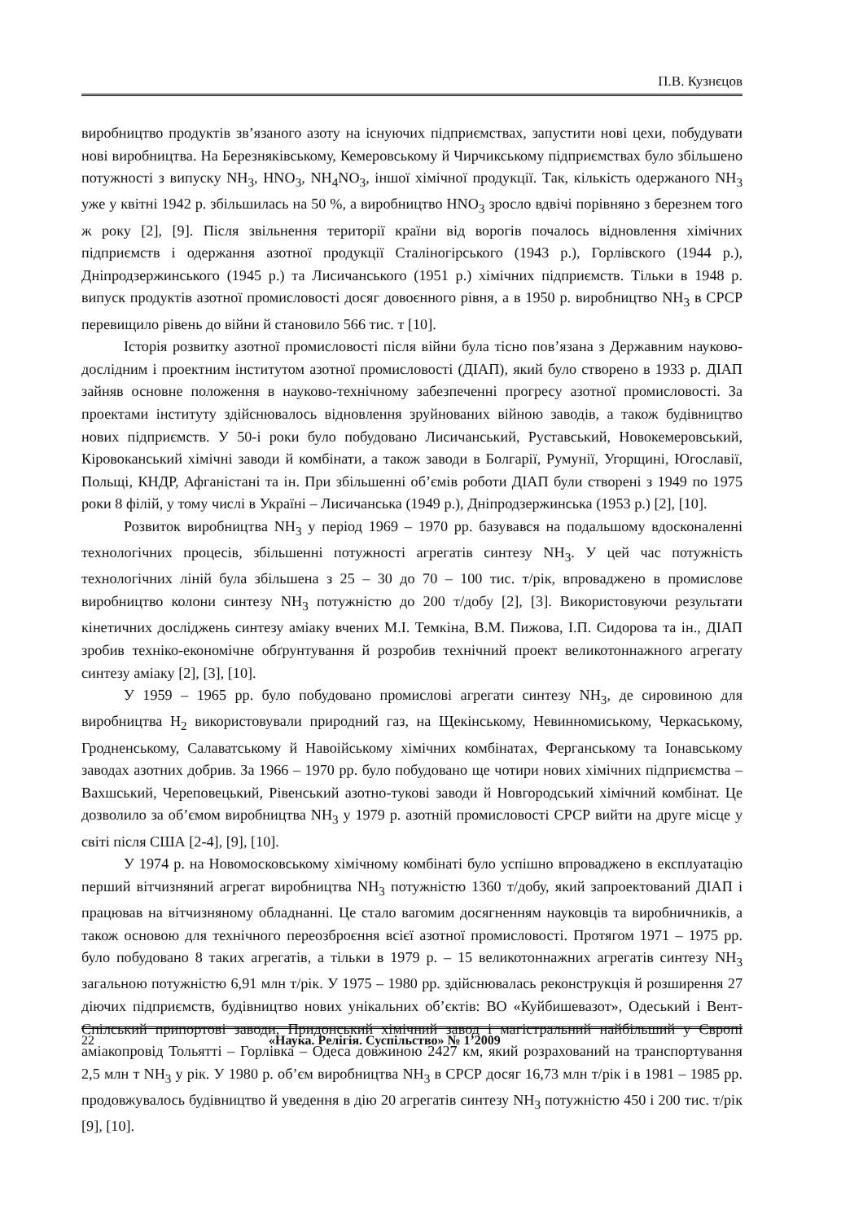П.В. Кузнєцов
виробництво продуктів зв’язаного азоту на існуючих підприємствах, запустити нові цехи, побудувати нові виробництва. На Березняківському, Кемеровському й Чирчикському підприємствах було збільшено потужності з випуску NH<sub>3</sub>, HNO<sub>3</sub>, NH<sub>4</sub>NO<sub>3</sub>, іншої хімічної продукції. Так, кількість одержаного NH<sub>3</sub> уже у квітні 1942 р. збільшилась на 50 %, а виробництво HNO<sub>3</sub> зросло вдвічі порівняно з березнем того ж року [2], [9]. Після звільнення території країни від ворогів почалось відновлення хімічних підприємств і одержання азотної продукції Сталіногірського (1943 р.), Горлівского (1944 р.), Дніпродзержинського (1945 р.) та Лисичанського (1951 р.) хімічних підприємств. Тільки в 1948 р. випуск продуктів азотної промисловості досяг довоєнного рівня, а в 1950 р. виробництво NH<sub>3</sub> в СРСР перевищило рівень до війни й становило 566 тис. т [10].
Історія розвитку азотної промисловості після війни була тісно пов’язана з Державним науково-дослідним і проектним інститутом азотної промисловості (ДІАП), який було створено в 1933 р. ДІАП зайняв основне положення в науково-технічному забезпеченні прогресу азотної промисловості. За проектами інституту здійснювалось відновлення зруйнованих війною заводів, а також будівництво нових підприємств. У 50-і роки було побудовано Лисичанський, Руставський, Новокемеровський, Кіровоканський хімічні заводи й комбінати, а також заводи в Болгарії, Румунії, Угорщині, Югославії, Польщі, КНДР, Афганістані та ін. При збільшенні об’ємів роботи ДІАП були створені з 1949 по 1975 роки 8 філій, у тому числі в Україні – Лисичанська (1949 р.), Дніпродзержинська (1953 р.) [2], [10].
Розвиток виробництва NH<sub>3</sub> у період 1969 – 1970 рр. базувався на подальшому вдосконаленні технологічних процесів, збільшенні потужності агрегатів синтезу NH<sub>3</sub>. У цей час потужність технологічних ліній була збільшена з 25 – 30 до 70 – 100 тис. т/рік, впроваджено в промислове виробництво колони синтезу NH<sub>3</sub> потужністю до 200 т/добу [2], [3]. Використовуючи результати кінетичних досліджень синтезу аміаку вчених М.І. Темкіна, В.М. Пижова, І.П. Сидорова та ін., ДІАП зробив техніко-економічне обґрунтування й розробив технічний проект великотоннажного агрегату синтезу аміаку [2], [3], [10].
У 1959 – 1965 рр. було побудовано промислові агрегати синтезу NH<sub>3</sub>, де сировиною для виробництва H<sub>2</sub> використовували природний газ, на Щекінському, Невинномиському, Черкаському, Гродненському, Салаватському й Навоійському хімічних комбінатах, Ферганському та Іонавському заводах азотних добрив. За 1966 – 1970 рр. було побудовано ще чотири нових хімічних підприємства – Вахшський, Череповецький, Рівенський азотно-тукові заводи й Новгородський хімічний комбінат. Це дозволило за об’ємом виробництва NH<sub>3</sub> у 1979 р. азотній промисловості СРСР вийти на друге місце у світі після США [2-4], [9], [10].
У 1974 р. на Новомосковському хімічному комбінаті було успішно впроваджено в експлуатацію перший вітчизняний агрегат виробництва NH<sub>3</sub> потужністю 1360 т/добу, який запроектований ДІАП і працював на вітчизняному обладнанні. Це стало вагомим досягненням науковців та виробничників, а також основою для технічного переозброєння всієї азотної промисловості. Протягом 1971 – 1975 рр. було побудовано 8 таких агрегатів, а тільки в 1979 р. – 15 великотоннажних агрегатів синтезу NH<sub>3</sub> загальною потужністю 6,91 млн т/рік. У 1975 – 1980 рр. здійснювалась реконструкція й розширення 27 діючих підприємств, будівництво нових унікальних об’єктів: ВО «Куйбишевазот», Одеський і Вент-Спілський припортові заводи, Придонський хімічний завод і магістральний найбільший у Європі аміакопровід Тольятті – Горлівка – Одеса довжиною 2427 км, який розрахований на транспортування 2,5 млн т NH<sub>3</sub> у рік. У 1980 р. об’єм виробництва NH<sub>3</sub> в СРСР досяг 16,73 млн т/рік і в 1981 – 1985 рр. продовжувалось будівництво й уведення в дію 20 агрегатів синтезу NH<sub>3</sub> потужністю 450 і 200 тис. т/рік [9], [10].
22 «Наука. Релігія. Суспільство» № 1’2009